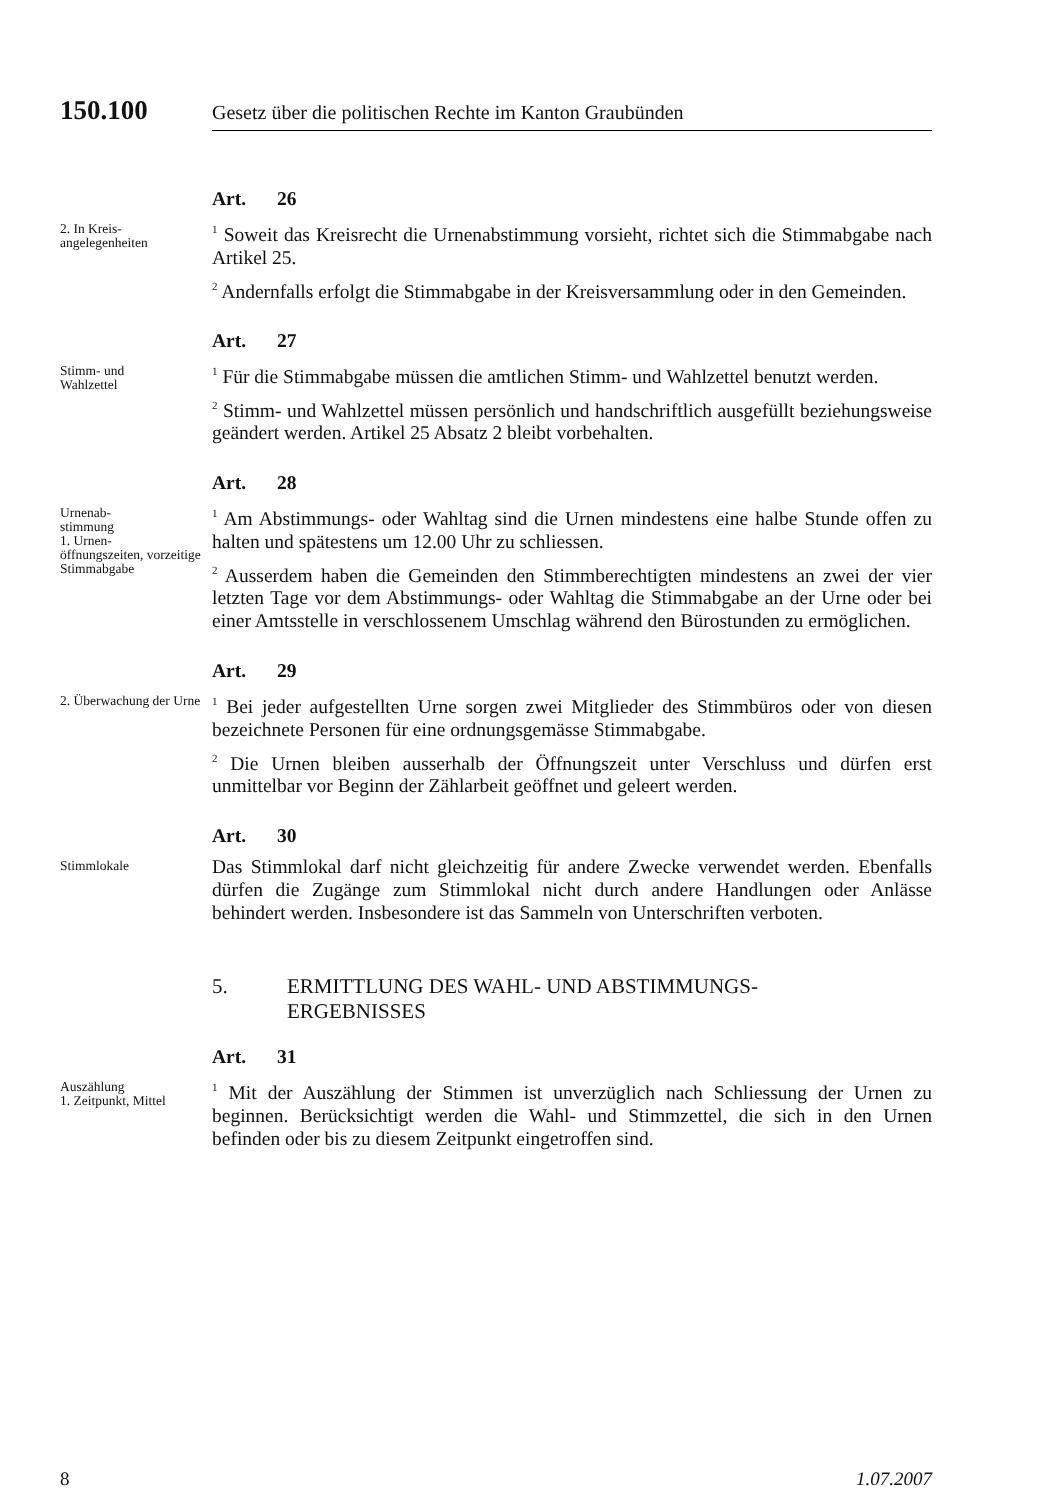150.100
Gesetz über die politischen Rechte im Kanton Graubünden
Art. 26
2. In Kreis-
angelegenheiten
<sup>1</sup> Soweit das Kreisrecht die Urnenabstimmung vorsieht, richtet sich die Stimmabgabe nach Artikel 25.
<sup>2</sup> Andernfalls erfolgt die Stimmabgabe in der Kreisversammlung oder in den Gemeinden.
Art. 27
Stimm- und
Wahlzettel
<sup>1</sup> Für die Stimmabgabe müssen die amtlichen Stimm- und Wahlzettel benutzt werden.
<sup>2</sup> Stimm- und Wahlzettel müssen persönlich und handschriftlich ausgefüllt beziehungsweise geändert werden. Artikel 25 Absatz 2 bleibt vorbehalten.
Art. 28
Urnenab-
stimmung
1. Urnen-
öffnungszeiten, vorzeitige Stimmabgabe
<sup>1</sup> Am Abstimmungs- oder Wahltag sind die Urnen mindestens eine halbe Stunde offen zu halten und spätestens um 12.00 Uhr zu schliessen.
<sup>2</sup> Ausserdem haben die Gemeinden den Stimmberechtigten mindestens an zwei der vier letzten Tage vor dem Abstimmungs- oder Wahltag die Stimmabgabe an der Urne oder bei einer Amtsstelle in verschlossenem Umschlag während den Bürostunden zu ermöglichen.
Art. 29
2. Überwachung der Urne
<sup>1</sup> Bei jeder aufgestellten Urne sorgen zwei Mitglieder des Stimmbüros oder von diesen bezeichnete Personen für eine ordnungsgemässe Stimmabgabe.
<sup>2</sup> Die Urnen bleiben ausserhalb der Öffnungszeit unter Verschluss und dürfen erst unmittelbar vor Beginn der Zählarbeit geöffnet und geleert werden.
Art. 30
Stimmlokale
Das Stimmlokal darf nicht gleichzeitig für andere Zwecke verwendet werden. Ebenfalls dürfen die Zugänge zum Stimmlokal nicht durch andere Handlungen oder Anlässe behindert werden. Insbesondere ist das Sammeln von Unterschriften verboten.
5. ERMITTLUNG DES WAHL- UND ABSTIMMUNGS-
ERGEBNISSES
Art. 31
Auszählung
1. Zeitpunkt, Mittel
<sup>1</sup> Mit der Auszählung der Stimmen ist unverzüglich nach Schliessung der Urnen zu beginnen. Berücksichtigt werden die Wahl- und Stimmzettel, die sich in den Urnen befinden oder bis zu diesem Zeitpunkt eingetroffen sind.
8 1.07.2007